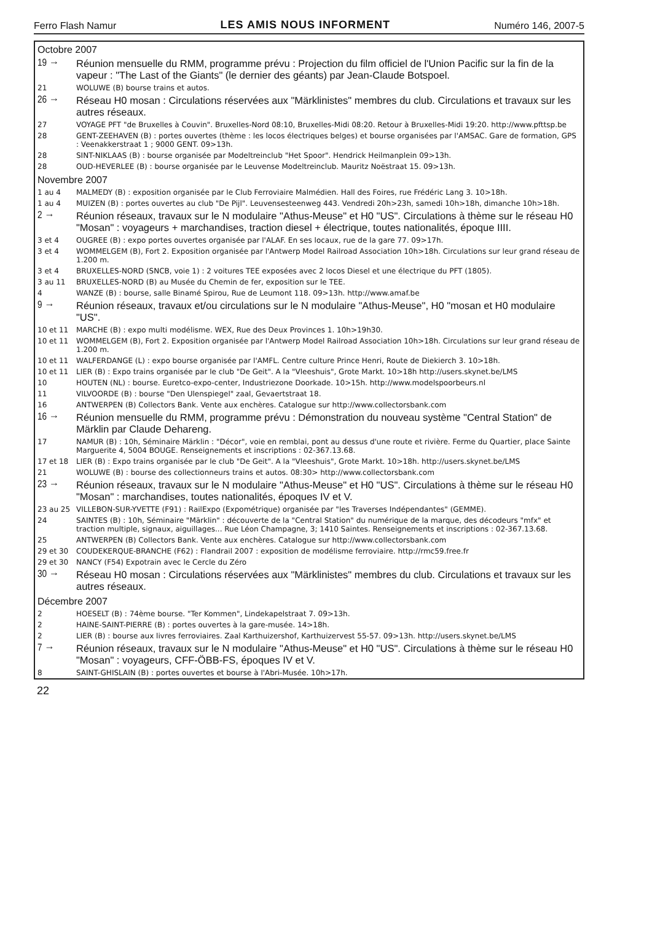Ferro Flash Namur LES AMIS NOUS INFORMENT Numéro 146, 2007-5
| Octobre 2007 | |
| 19 → | Réunion mensuelle du RMM, programme prévu : Projection du film officiel de l'Union Pacific sur la fin de la vapeur : "The Last of the Giants" (le dernier des géants) par Jean-Claude Botspoel. |
| 21 | WOLUWE (B) bourse trains et autos. |
| 26 → | Réseau H0 mosan : Circulations réservées aux "Märklinistes" membres du club. Circulations et travaux sur les autres réseaux. |
| 27 | VOYAGE PFT "de Bruxelles à Couvin". Bruxelles-Nord 08:10, Bruxelles-Midi 08:20. Retour à Bruxelles-Midi 19:20. http://www.pfttsp.be |
| 28 | GENT-ZEEHAVEN (B) : portes ouvertes (thème : les locos électriques belges) et bourse organisées par l'AMSAC. Gare de formation, GPS : Veenakkerstraat 1 ; 9000 GENT. 09>13h. |
| 28 | SINT-NIKLAAS (B) : bourse organisée par Modeltreinclub "Het Spoor". Hendrick Heilmanplein 09>13h. |
| 28 | OUD-HEVERLEE (B) : bourse organisée par le Leuvense Modeltreinclub. Mauritz Noëstraat 15. 09>13h. |
| Novembre 2007 | |
| 1 au 4 | MALMEDY (B) : exposition organisée par le Club Ferroviaire Malmédien. Hall des Foires, rue Frédéric Lang 3. 10>18h. |
| 1 au 4 | MUIZEN (B) : portes ouvertes au club "De Pijl". Leuvensesteenweg 443. Vendredi 20h>23h, samedi 10h>18h, dimanche 10h>18h. |
| 2 → | Réunion réseaux, travaux sur le N modulaire "Athus-Meuse" et H0 "US". Circulations à thème sur le réseau H0 "Mosan" : voyageurs + marchandises, traction diesel + électrique, toutes nationalités, époque IIII. |
| 3 et 4 | OUGREE (B) : expo portes ouvertes organisée par l'ALAF. En ses locaux, rue de la gare 77. 09>17h. |
| 3 et 4 | WOMMELGEM (B), Fort 2. Exposition organisée par l'Antwerp Model Railroad Association 10h>18h. Circulations sur leur grand réseau de 1.200 m. |
| 3 et 4 | BRUXELLES-NORD (SNCB, voie 1) : 2 voitures TEE exposées avec 2 locos Diesel et une électrique du PFT (1805). |
| 3 au 11 | BRUXELLES-NORD (B) au Musée du Chemin de fer, exposition sur le TEE. |
| 4 | WANZE (B) : bourse, salle Binamé Spirou, Rue de Leumont 118. 09>13h. http://www.amaf.be |
| 9 → | Réunion réseaux, travaux et/ou circulations sur le N modulaire "Athus-Meuse", H0 "mosan et H0 modulaire "US". |
| 10 et 11 | MARCHE (B) : expo multi modélisme. WEX, Rue des Deux Provinces 1. 10h>19h30. |
| 10 et 11 | WOMMELGEM (B), Fort 2. Exposition organisée par l'Antwerp Model Railroad Association 10h>18h. Circulations sur leur grand réseau de 1.200 m. |
| 10 et 11 | WALFERDANGE (L) : expo bourse organisée par l'AMFL. Centre culture Prince Henri, Route de Diekierch 3. 10>18h. |
| 10 et 11 | LIER (B) : Expo trains organisée par le club "De Geit". A la "Vleeshuis", Grote Markt. 10>18h http://users.skynet.be/LMS |
| 10 | HOUTEN (NL) : bourse. Euretco-expo-center, Industriezone Doorkade. 10>15h. http://www.modelspoorbeurs.nl |
| 11 | VILVOORDE (B) : bourse "Den Ulenspiegel" zaal, Gevaertstraat 18. |
| 16 | ANTWERPEN (B) Collectors Bank. Vente aux enchères. Catalogue sur http://www.collectorsbank.com |
| 16 → | Réunion mensuelle du RMM, programme prévu : Démonstration du nouveau système "Central Station" de Märklin par Claude Dehareng. |
| 17 | NAMUR (B) : 10h, Séminaire Märklin : "Décor", voie en remblai, pont au dessus d'une route et rivière. Ferme du Quartier, place Sainte Marguerite 4, 5004 BOUGE. Renseignements et inscriptions : 02-367.13.68. |
| 17 et 18 | LIER (B) : Expo trains organisée par le club "De Geit". A la "Vleeshuis", Grote Markt. 10>18h. http://users.skynet.be/LMS |
| 21 | WOLUWE (B) : bourse des collectionneurs trains et autos. 08:30> http://www.collectorsbank.com |
| 23 → | Réunion réseaux, travaux sur le N modulaire "Athus-Meuse" et H0 "US". Circulations à thème sur le réseau H0 "Mosan" : marchandises, toutes nationalités, époques IV et V. |
| 23 au 25 | VILLEBON-SUR-YVETTE (F91) : RailExpo (Expométrique) organisée par "les Traverses Indépendantes" (GEMME). |
| 24 | SAINTES (B) : 10h, Séminaire "Märklin" : découverte de la "Central Station" du numérique de la marque, des décodeurs "mfx" et traction multiple, signaux, aiguillages... Rue Léon Champagne, 3; 1410 Saintes. Renseignements et inscriptions : 02-367.13.68. |
| 25 | ANTWERPEN (B) Collectors Bank. Vente aux enchères. Catalogue sur http://www.collectorsbank.com |
| 29 et 30 | COUDEKERQUE-BRANCHE (F62) : Flandrail 2007 : exposition de modélisme ferroviaire. http://rmc59.free.fr |
| 29 et 30 | NANCY (F54) Expotrain avec le Cercle du Zéro |
| 30 → | Réseau H0 mosan : Circulations réservées aux "Märklinistes" membres du club. Circulations et travaux sur les autres réseaux. |
| Décembre 2007 | |
| 2 | HOESELT (B) : 74ème bourse. "Ter Kommen", Lindekapelstraat 7. 09>13h. |
| 2 | HAINE-SAINT-PIERRE (B) : portes ouvertes à la gare-musée. 14>18h. |
| 2 | LIER (B) : bourse aux livres ferroviaires. Zaal Karthuizershof, Karthuizervest 55-57. 09>13h. http://users.skynet.be/LMS |
| 7 → | Réunion réseaux, travaux sur le N modulaire "Athus-Meuse" et H0 "US". Circulations à thème sur le réseau H0 "Mosan" : voyageurs, CFF-ÖBB-FS, époques IV et V. |
| 8 | SAINT-GHISLAIN (B) : portes ouvertes et bourse à l'Abri-Musée. 10h>17h. |
22